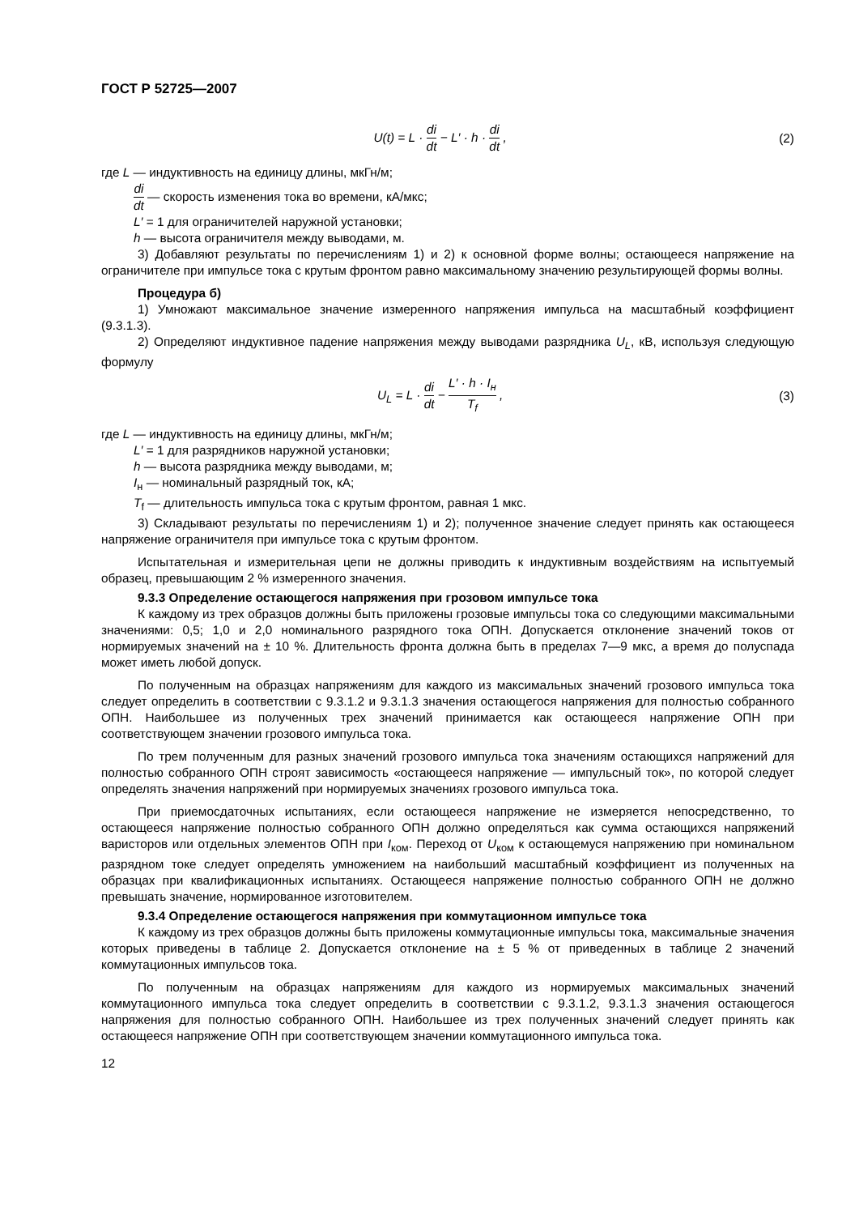ГОСТ Р 52725—2007
U(t) = L · di dt − L′ · h · di dt ,
(2)
где L — индуктивность на единицу длины, мкГн/м;
di dt — скорость изменения тока во времени, кА/мкс;
L′ = 1 для ограничителей наружной установки;
h — высота ограничителя между выводами, м.
3) Добавляют результаты по перечислениям 1) и 2) к основной форме волны; остающееся напряжение на ограничителе при импульсе тока с крутым фронтом равно максимальному значению результирующей формы волны.
Процедура б)
1) Умножают максимальное значение измеренного напряжения импульса на масштабный коэффициент (9.3.1.3).
2) Определяют индуктивное падение напряжения между выводами разрядника U<sub>L</sub>, кВ, используя следующую формулу
U<sub>L</sub> = L · di dt − L′ · h · I<sub>н</sub> T<sub>f</sub> ,
(3)
где L — индуктивность на единицу длины, мкГн/м;
L′ = 1 для разрядников наружной установки;
h — высота разрядника между выводами, м;
I<sub>н</sub> — номинальный разрядный ток, кА;
T<sub>f</sub> — длительность импульса тока с крутым фронтом, равная 1 мкс.
3) Складывают результаты по перечислениям 1) и 2); полученное значение следует принять как остающееся напряжение ограничителя при импульсе тока с крутым фронтом.
Испытательная и измерительная цепи не должны приводить к индуктивным воздействиям на испытуемый образец, превышающим 2 % измеренного значения.
9.3.3 Определение остающегося напряжения при грозовом импульсе тока
К каждому из трех образцов должны быть приложены грозовые импульсы тока со следующими максимальными значениями: 0,5; 1,0 и 2,0 номинального разрядного тока ОПН. Допускается отклонение значений токов от нормируемых значений на ± 10 %. Длительность фронта должна быть в пределах 7—9 мкс, а время до полуспада может иметь любой допуск.
По полученным на образцах напряжениям для каждого из максимальных значений грозового импульса тока следует определить в соответствии с 9.3.1.2 и 9.3.1.3 значения остающегося напряжения для полностью собранного ОПН. Наибольшее из полученных трех значений принимается как остающееся напряжение ОПН при соответствующем значении грозового импульса тока.
По трем полученным для разных значений грозового импульса тока значениям остающихся напряжений для полностью собранного ОПН строят зависимость «остающееся напряжение — импульсный ток», по которой следует определять значения напряжений при нормируемых значениях грозового импульса тока.
При приемосдаточных испытаниях, если остающееся напряжение не измеряется непосредственно, то остающееся напряжение полностью собранного ОПН должно определяться как сумма остающихся напряжений варисторов или отдельных элементов ОПН при I<sub>ком</sub>. Переход от U<sub>ком</sub> к остающемуся напряжению при номинальном разрядном токе следует определять умножением на наибольший масштабный коэффициент из полученных на образцах при квалификационных испытаниях. Остающееся напряжение полностью собранного ОПН не должно превышать значение, нормированное изготовителем.
9.3.4 Определение остающегося напряжения при коммутационном импульсе тока
К каждому из трех образцов должны быть приложены коммутационные импульсы тока, максимальные значения которых приведены в таблице 2. Допускается отклонение на ± 5 % от приведенных в таблице 2 значений коммутационных импульсов тока.
По полученным на образцах напряжениям для каждого из нормируемых максимальных значений коммутационного импульса тока следует определить в соответствии с 9.3.1.2, 9.3.1.3 значения остающегося напряжения для полностью собранного ОПН. Наибольшее из трех полученных значений следует принять как остающееся напряжение ОПН при соответствующем значении коммутационного импульса тока.
12